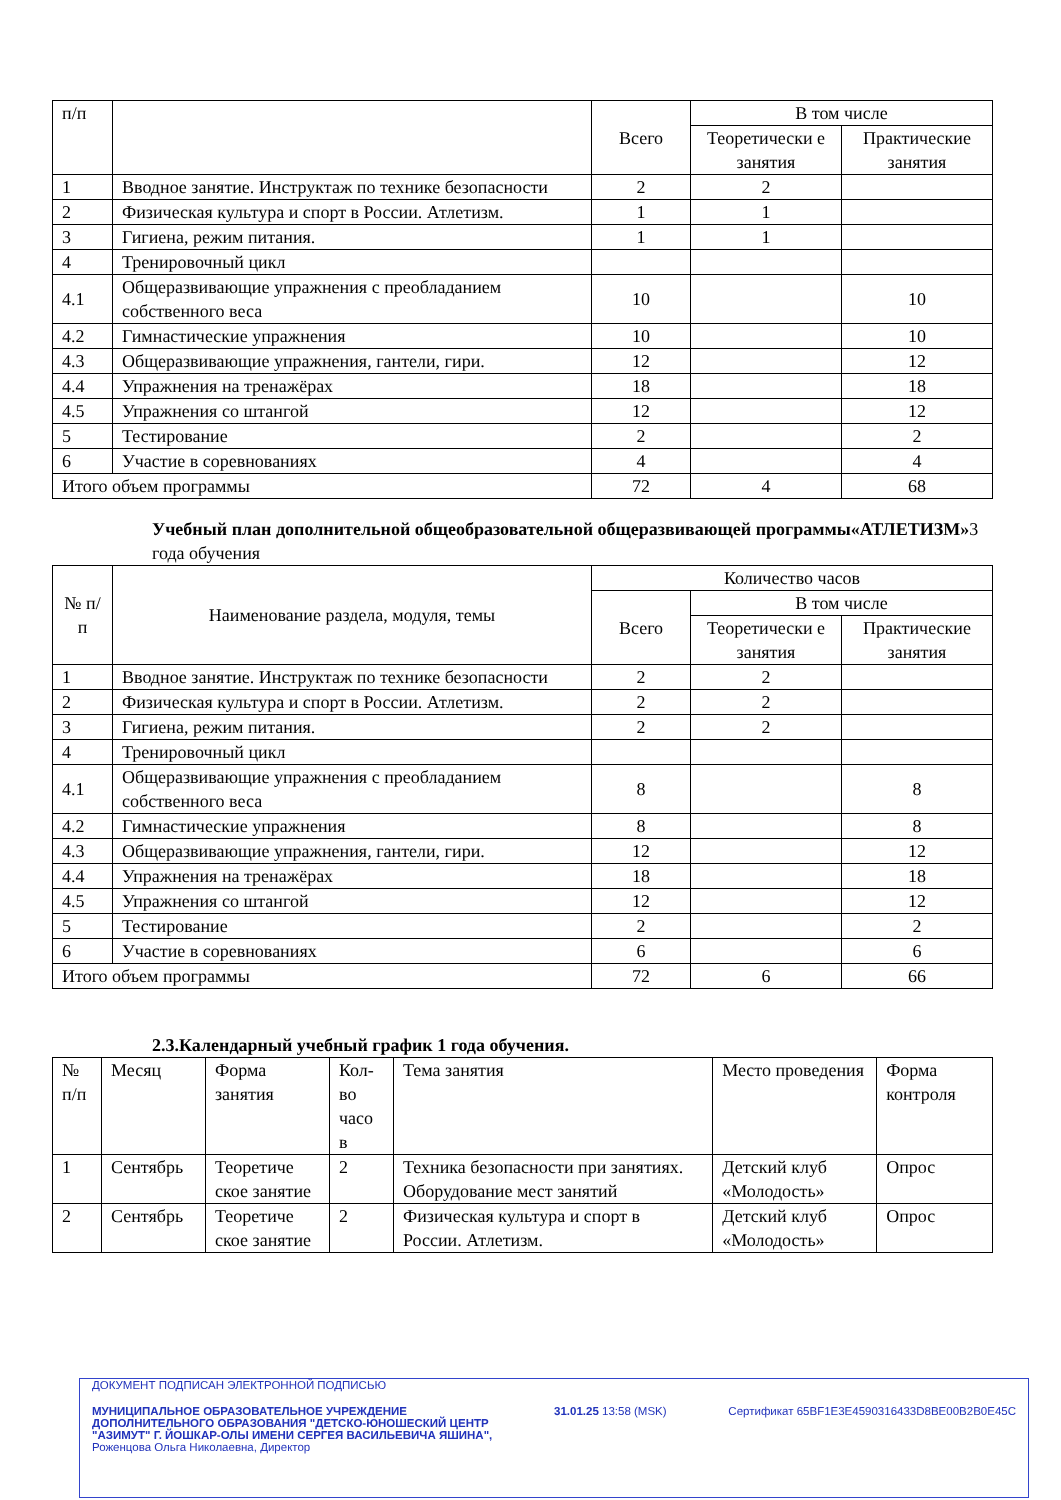| п/п | | Всего | В том числе | |
| | | | Теоретически е занятия | Практические занятия |
| 1 | Вводное занятие. Инструктаж по технике безопасности | 2 | 2 | |
| 2 | Физическая культура и спорт в России. Атлетизм. | 1 | 1 | |
| 3 | Гигиена, режим питания. | 1 | 1 | |
| 4 | Тренировочный цикл | | | |
| 4.1 | Общеразвивающие упражнения с преобладанием собственного веса | 10 | | 10 |
| 4.2 | Гимнастические упражнения | 10 | | 10 |
| 4.3 | Общеразвивающие упражнения, гантели, гири. | 12 | | 12 |
| 4.4 | Упражнения на тренажёрах | 18 | | 18 |
| 4.5 | Упражнения со штангой | 12 | | 12 |
| 5 | Тестирование | 2 | | 2 |
| 6 | Участие в соревнованиях | 4 | | 4 |
| Итого объем программы | | 72 | 4 | 68 |
Учебный план дополнительной общеобразовательной общеразвивающей программы«АТЛЕТИЗМ»3 года обучения
| № п/п | Наименование раздела, модуля, темы | Количество часов | | |
| | | Всего | В том числе | |
| | | | Теоретически е занятия | Практические занятия |
| 1 | Вводное занятие. Инструктаж по технике безопасности | 2 | 2 | |
| 2 | Физическая культура и спорт в России. Атлетизм. | 2 | 2 | |
| 3 | Гигиена, режим питания. | 2 | 2 | |
| 4 | Тренировочный цикл | | | |
| 4.1 | Общеразвивающие упражнения с преобладанием собственного веса | 8 | | 8 |
| 4.2 | Гимнастические упражнения | 8 | | 8 |
| 4.3 | Общеразвивающие упражнения, гантели, гири. | 12 | | 12 |
| 4.4 | Упражнения на тренажёрах | 18 | | 18 |
| 4.5 | Упражнения со штангой | 12 | | 12 |
| 5 | Тестирование | 2 | | 2 |
| 6 | Участие в соревнованиях | 6 | | 6 |
| Итого объем программы | | 72 | 6 | 66 |
2.3.Календарный учебный график 1 года обучения.
| № п/п | Месяц | Форма занятия | Кол-во часо в | Тема занятия | Место проведения | Форма контроля |
| 1 | Сентябрь | Теоретиче ское занятие | 2 | Техника безопасности при занятиях. Оборудование мест занятий | Детский клуб «Молодость» | Опрос |
| 2 | Сентябрь | Теоретиче ское занятие | 2 | Физическая культура и спорт в России. Атлетизм. | Детский клуб «Молодость» | Опрос |
ДОКУМЕНТ ПОДПИСАН ЭЛЕКТРОННОЙ ПОДПИСЬЮ
МУНИЦИПАЛЬНОЕ ОБРАЗОВАТЕЛЬНОЕ УЧРЕЖДЕНИЕ
ДОПОЛНИТЕЛЬНОГО ОБРАЗОВАНИЯ "ДЕТСКО-ЮНОШЕСКИЙ ЦЕНТР
"АЗИМУТ" Г. ЙОШКАР-ОЛЫ ИМЕНИ СЕРГЕЯ ВАСИЛЬЕВИЧА ЯШИНА", 31.01.25 13:58 (MSK) Сертификат 65BF1E3E4590316433D8BE00B2B0E45C
Роженцова Ольга Николаевна, Директор